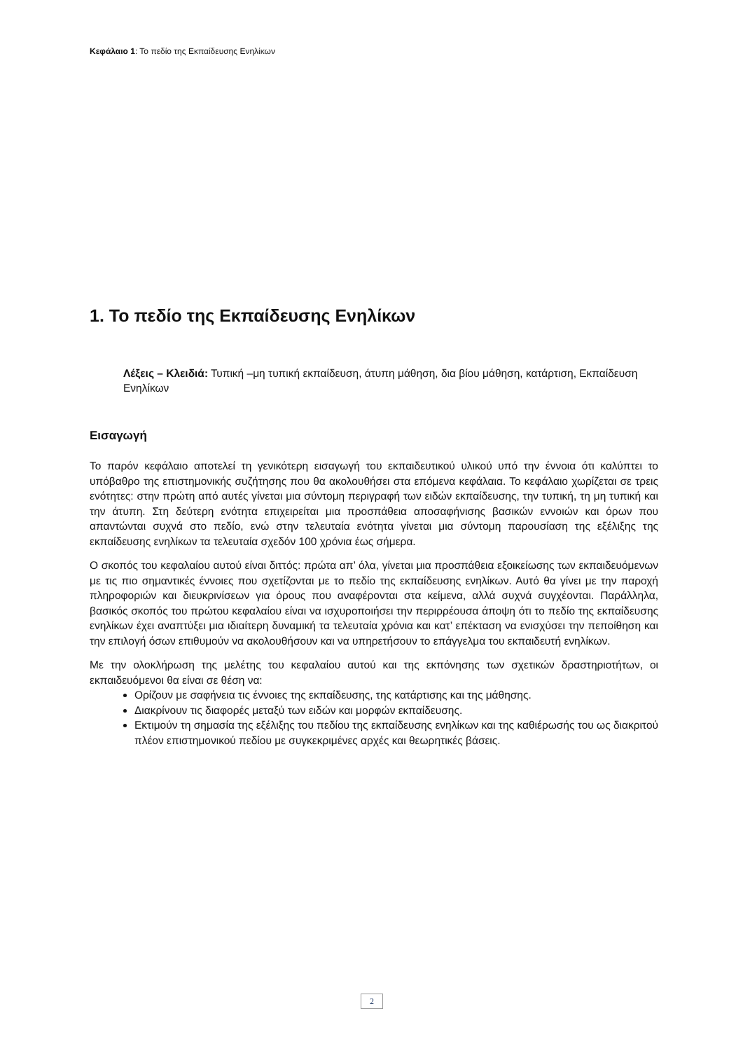Κεφάλαιο 1: Το πεδίο της Εκπαίδευσης Ενηλίκων
1. Το πεδίο της Εκπαίδευσης Ενηλίκων
Λέξεις – Κλειδιά: Τυπική –μη τυπική εκπαίδευση, άτυπη μάθηση, δια βίου μάθηση, κατάρτιση, Εκπαίδευση Ενηλίκων
Εισαγωγή
Το παρόν κεφάλαιο αποτελεί τη γενικότερη εισαγωγή του εκπαιδευτικού υλικού υπό την έννοια ότι καλύπτει το υπόβαθρο της επιστημονικής συζήτησης που θα ακολουθήσει στα επόμενα κεφάλαια. Το κεφάλαιο χωρίζεται σε τρεις ενότητες: στην πρώτη από αυτές γίνεται μια σύντομη περιγραφή των ειδών εκπαίδευσης, την τυπική, τη μη τυπική και την άτυπη. Στη δεύτερη ενότητα επιχειρείται μια προσπάθεια αποσαφήνισης βασικών εννοιών και όρων που απαντώνται συχνά στο πεδίο, ενώ στην τελευταία ενότητα γίνεται μια σύντομη παρουσίαση της εξέλιξης της εκπαίδευσης ενηλίκων τα τελευταία σχεδόν 100 χρόνια έως σήμερα.
Ο σκοπός του κεφαλαίου αυτού είναι διττός: πρώτα απ’ όλα, γίνεται μια προσπάθεια εξοικείωσης των εκπαιδευόμενων με τις πιο σημαντικές έννοιες που σχετίζονται με το πεδίο της εκπαίδευσης ενηλίκων. Αυτό θα γίνει με την παροχή πληροφοριών και διευκρινίσεων για όρους που αναφέρονται στα κείμενα, αλλά συχνά συγχέονται. Παράλληλα, βασικός σκοπός του πρώτου κεφαλαίου είναι να ισχυροποιήσει την περιρρέουσα άποψη ότι το πεδίο της εκπαίδευσης ενηλίκων έχει αναπτύξει μια ιδιαίτερη δυναμική τα τελευταία χρόνια και κατ’ επέκταση να ενισχύσει την πεποίθηση και την επιλογή όσων επιθυμούν να ακολουθήσουν και να υπηρετήσουν το επάγγελμα του εκπαιδευτή ενηλίκων.
Με την ολοκλήρωση της μελέτης του κεφαλαίου αυτού και της εκπόνησης των σχετικών δραστηριοτήτων, οι εκπαιδευόμενοι θα είναι σε θέση να:
Ορίζουν με σαφήνεια τις έννοιες της εκπαίδευσης, της κατάρτισης και της μάθησης.
Διακρίνουν τις διαφορές μεταξύ των ειδών και μορφών εκπαίδευσης.
Εκτιμούν τη σημασία της εξέλιξης του πεδίου της εκπαίδευσης ενηλίκων και της καθιέρωσής του ως διακριτού πλέον επιστημονικού πεδίου με συγκεκριμένες αρχές και θεωρητικές βάσεις.
2